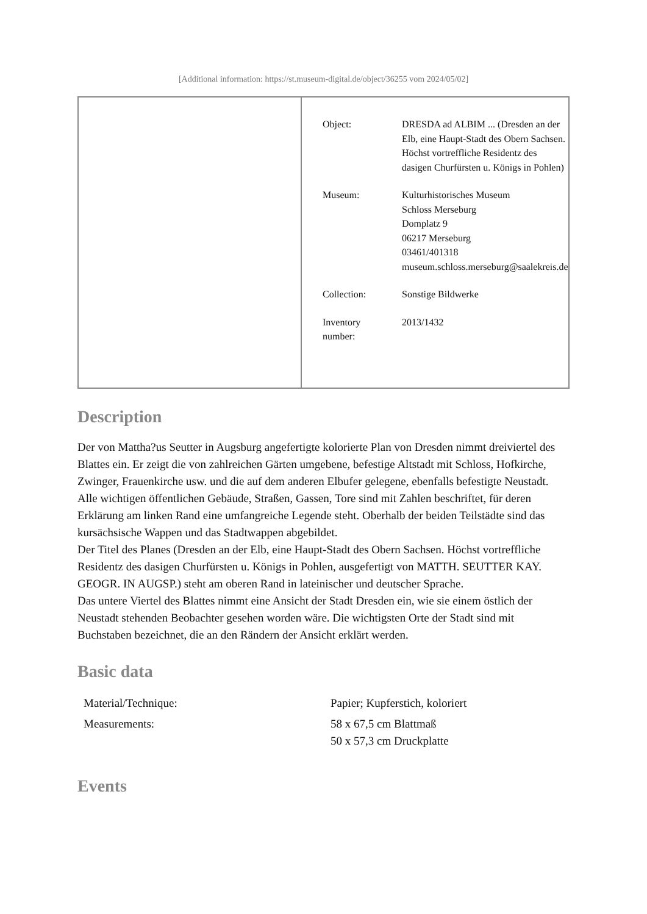[Additional information: https://st.museum-digital.de/object/36255 vom 2024/05/02]
| Object: | DRESDA ad ALBIM ... (Dresden an der Elb, eine Haupt-Stadt des Obern Sachsen. Höchst vortreffliche Residentz des dasigen Churfürsten u. Königs in Pohlen) |
| Museum: | Kulturhistorisches Museum Schloss Merseburg Domplatz 9 06217 Merseburg 03461/401318 museum.schloss.merseburg@saalekreis.de |
| Collection: | Sonstige Bildwerke |
| Inventory number: | 2013/1432 |
Description
Der von Mattha?us Seutter in Augsburg angefertigte kolorierte Plan von Dresden nimmt dreiviertel des Blattes ein. Er zeigt die von zahlreichen Gärten umgebene, befestige Altstadt mit Schloss, Hofkirche, Zwinger, Frauenkirche usw. und die auf dem anderen Elbufer gelegene, ebenfalls befestigte Neustadt. Alle wichtigen öffentlichen Gebäude, Straßen, Gassen, Tore sind mit Zahlen beschriftet, für deren Erklärung am linken Rand eine umfangreiche Legende steht. Oberhalb der beiden Teilstädte sind das kursächsische Wappen und das Stadtwappen abgebildet.
Der Titel des Planes (Dresden an der Elb, eine Haupt-Stadt des Obern Sachsen. Höchst vortreffliche Residentz des dasigen Churfürsten u. Königs in Pohlen, ausgefertigt von MATTH. SEUTTER KAY. GEOGR. IN AUGSP.) steht am oberen Rand in lateinischer und deutscher Sprache.
Das untere Viertel des Blattes nimmt eine Ansicht der Stadt Dresden ein, wie sie einem östlich der Neustadt stehenden Beobachter gesehen worden wäre. Die wichtigsten Orte der Stadt sind mit Buchstaben bezeichnet, die an den Rändern der Ansicht erklärt werden.
Basic data
| Material/Technique: | Papier; Kupferstich, koloriert |
| Measurements: | 58 x 67,5 cm Blattmaß 50 x 57,3 cm Druckplatte |
Events